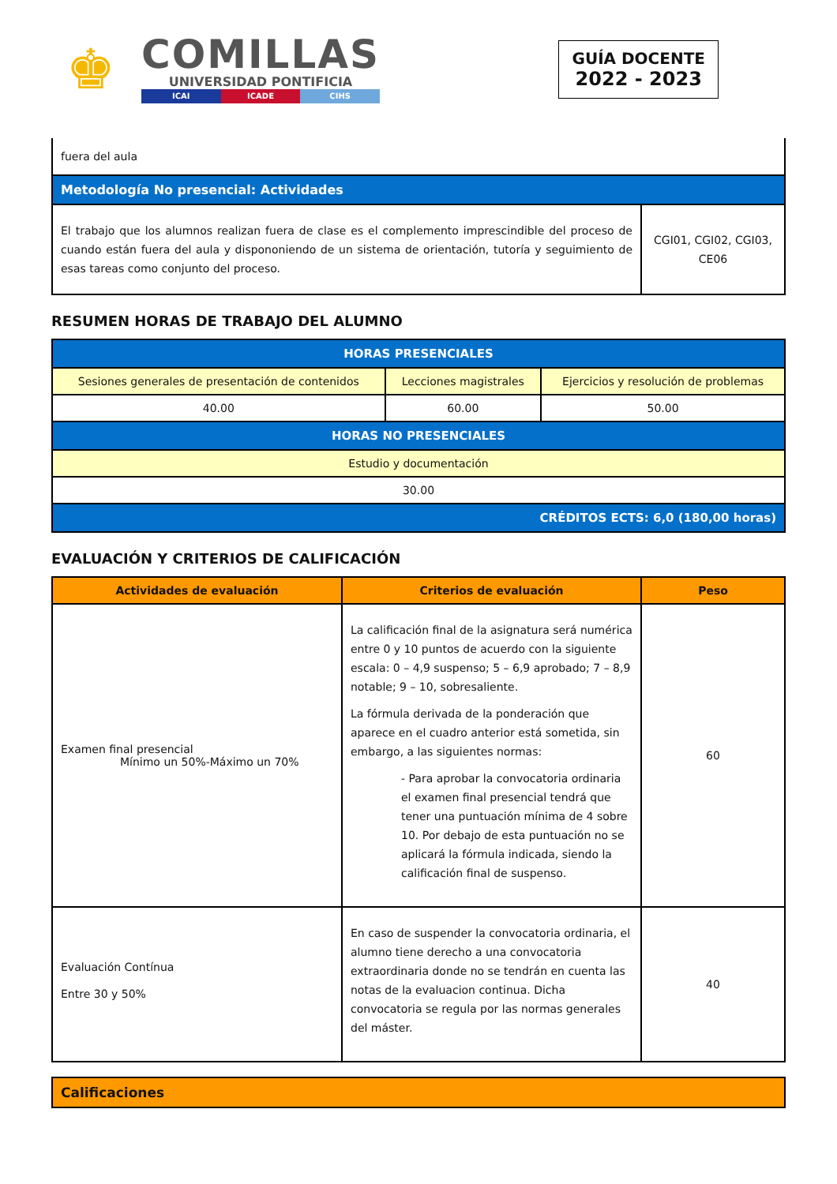♚
COMILLAS
UNIVERSIDAD PONTIFICIA
ICAI ICADE CIHS
GUÍA DOCENTE
2022 - 2023
| fuera del aula | |
| Metodología No presencial: Actividades | |
| El trabajo que los alumnos realizan fuera de clase es el complemento imprescindible del proceso de cuando están fuera del aula y dispononiendo de un sistema de orientación, tutoría y seguimiento de esas tareas como conjunto del proceso. | CGI01, CGI02, CGI03, CE06 |
RESUMEN HORAS DE TRABAJO DEL ALUMNO
| HORAS PRESENCIALES | | |
| Sesiones generales de presentación de contenidos | Lecciones magistrales | Ejercicios y resolución de problemas |
| 40.00 | 60.00 | 50.00 |
| HORAS NO PRESENCIALES | | |
| Estudio y documentación | | |
| 30.00 | | |
| CRÉDITOS ECTS: 6,0 (180,00 horas) | | |
EVALUACIÓN Y CRITERIOS DE CALIFICACIÓN
| Actividades de evaluación | Criterios de evaluación | Peso |
| --- | --- | --- |
| Examen final presencial Mínimo un 50%-Máximo un 70% | La calificación final de la asignatura será numérica entre 0 y 10 puntos de acuerdo con la siguiente escala: 0 – 4,9 suspenso; 5 – 6,9 aprobado; 7 – 8,9 notable; 9 – 10, sobresaliente. La fórmula derivada de la ponderación que aparece en el cuadro anterior está sometida, sin embargo, a las siguientes normas: - Para aprobar la convocatoria ordinaria el examen final presencial tendrá que tener una puntuación mínima de 4 sobre 10. Por debajo de esta puntuación no se aplicará la fórmula indicada, siendo la calificación final de suspenso. | 60 |
| Evaluación Contínua Entre 30 y 50% | En caso de suspender la convocatoria ordinaria, el alumno tiene derecho a una convocatoria extraordinaria donde no se tendrán en cuenta las notas de la evaluacion continua. Dicha convocatoria se regula por las normas generales del máster. | 40 |
| Calificaciones |